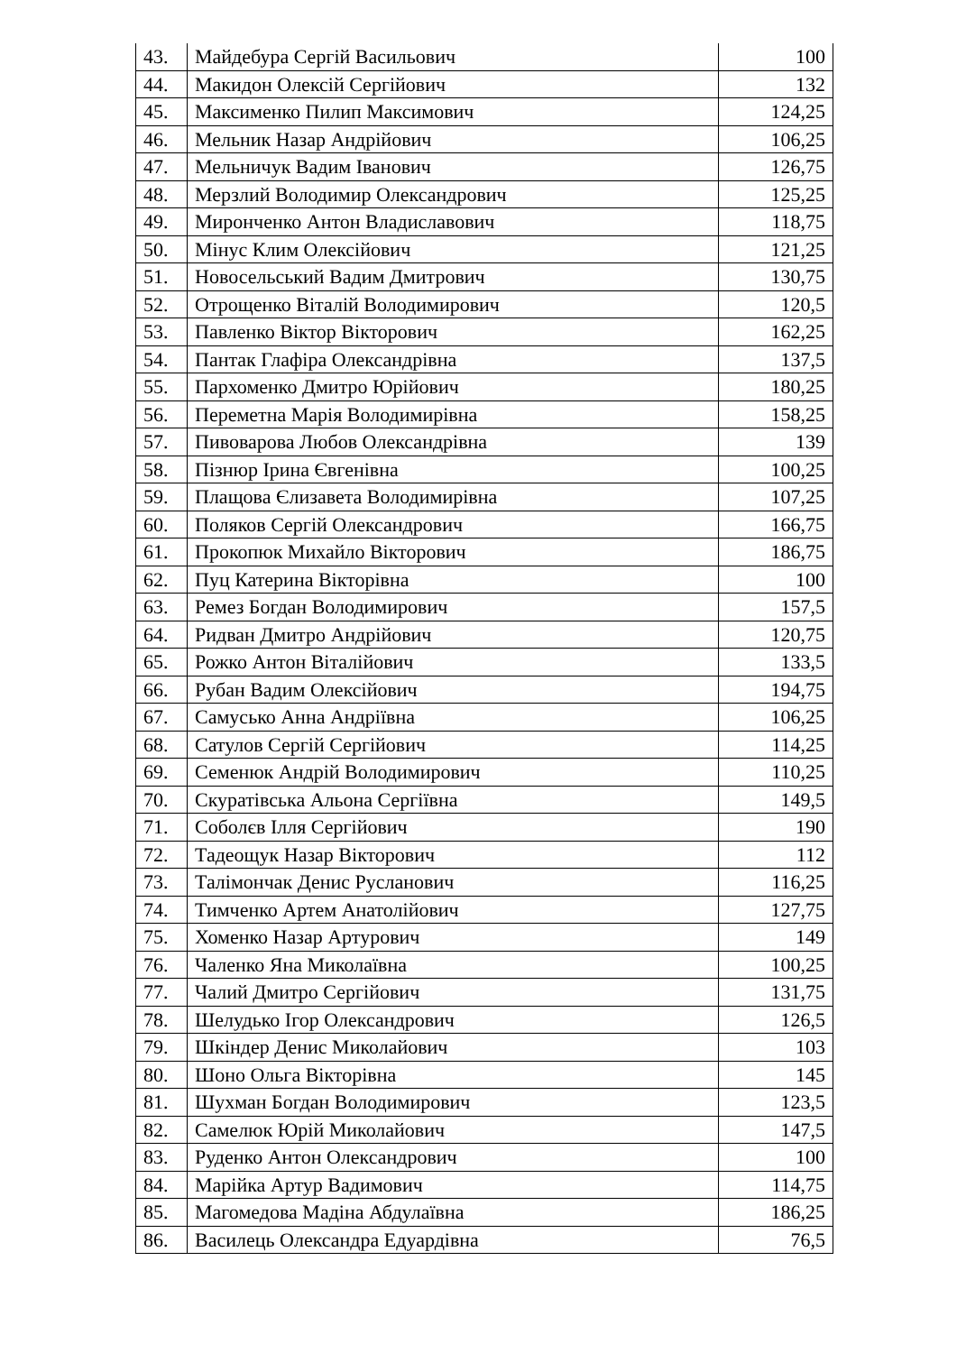| 43. | Майдебура Сергій Васильович | 100 |
| 44. | Макидон Олексій Сергійович | 132 |
| 45. | Максименко Пилип Максимович | 124,25 |
| 46. | Мельник Назар Андрійович | 106,25 |
| 47. | Мельничук Вадим Іванович | 126,75 |
| 48. | Мерзлий Володимир Олександрович | 125,25 |
| 49. | Миронченко Антон Владиславович | 118,75 |
| 50. | Мінус Клим Олексійович | 121,25 |
| 51. | Новосельський Вадим Дмитрович | 130,75 |
| 52. | Отрощенко Віталій Володимирович | 120,5 |
| 53. | Павленко Віктор Вікторович | 162,25 |
| 54. | Пантак Глафіра Олександрівна | 137,5 |
| 55. | Пархоменко Дмитро Юрійович | 180,25 |
| 56. | Переметна Марія Володимирівна | 158,25 |
| 57. | Пивоварова Любов Олександрівна | 139 |
| 58. | Пізнюр Ірина Євгенівна | 100,25 |
| 59. | Плащова Єлизавета Володимирівна | 107,25 |
| 60. | Поляков Сергій Олександрович | 166,75 |
| 61. | Прокопюк Михайло Вікторович | 186,75 |
| 62. | Пуц Катерина Вікторівна | 100 |
| 63. | Ремез Богдан Володимирович | 157,5 |
| 64. | Ридван Дмитро Андрійович | 120,75 |
| 65. | Рожко Антон Віталійович | 133,5 |
| 66. | Рубан Вадим Олексійович | 194,75 |
| 67. | Самусько Анна Андріївна | 106,25 |
| 68. | Сатулов Сергій Сергійович | 114,25 |
| 69. | Семенюк Андрій Володимирович | 110,25 |
| 70. | Скуратівська Альона Сергіївна | 149,5 |
| 71. | Соболєв Ілля Сергійович | 190 |
| 72. | Тадеощук Назар Вікторович | 112 |
| 73. | Талімончак Денис Русланович | 116,25 |
| 74. | Тимченко Артем Анатолійович | 127,75 |
| 75. | Хоменко Назар Артурович | 149 |
| 76. | Чаленко Яна Миколаївна | 100,25 |
| 77. | Чалий Дмитро Сергійович | 131,75 |
| 78. | Шелудько Ігор Олександрович | 126,5 |
| 79. | Шкіндер Денис Миколайович | 103 |
| 80. | Шоно Ольга Вікторівна | 145 |
| 81. | Шухман Богдан Володимирович | 123,5 |
| 82. | Самелюк Юрій Миколайович | 147,5 |
| 83. | Руденко Антон Олександрович | 100 |
| 84. | Марійка Артур Вадимович | 114,75 |
| 85. | Магомедова Мадіна Абдулаївна | 186,25 |
| 86. | Василець Олександра Едуардівна | 76,5 |